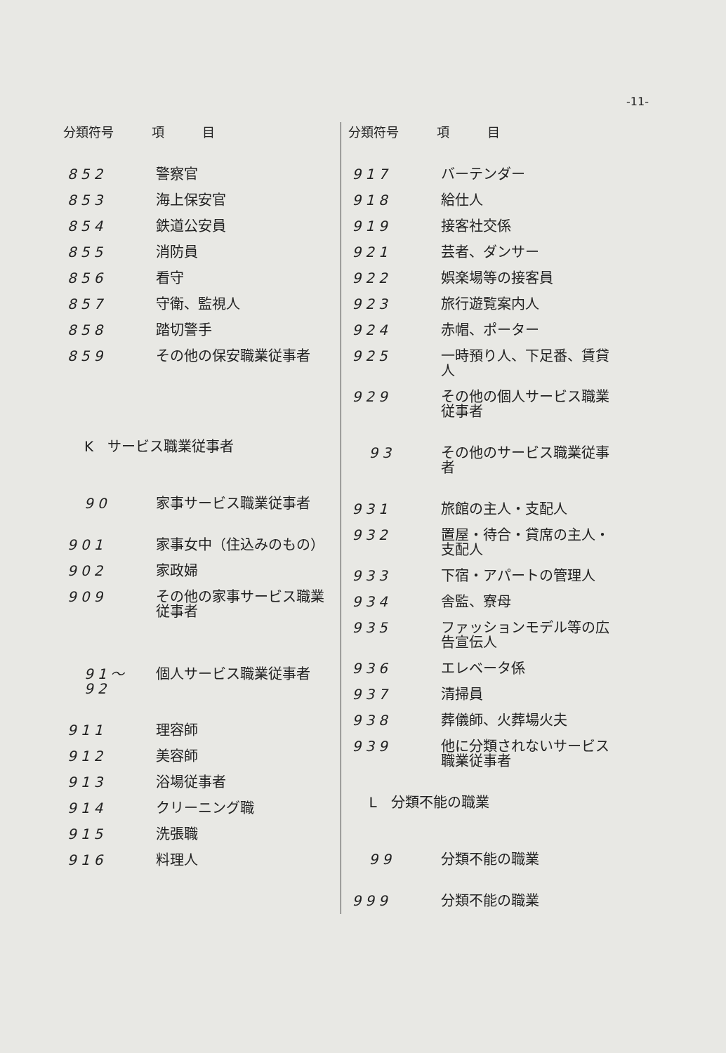-11-
| 分類符号 | 項 目 |
| --- | --- |
| 852 | 警察官 |
| 853 | 海上保安官 |
| 854 | 鉄道公安員 |
| 855 | 消防員 |
| 856 | 看守 |
| 857 | 守衛、監視人 |
| 858 | 踏切警手 |
| 859 | その他の保安職業従事者 |
| K サービス職業従事者 | |
| 90 | 家事サービス職業従事者 |
| 901 | 家事女中（住込みのもの） |
| 902 | 家政婦 |
| 909 | その他の家事サービス職業従事者 |
| 91～92 | 個人サービス職業従事者 |
| 911 | 理容師 |
| 912 | 美容師 |
| 913 | 浴場従事者 |
| 914 | クリーニング職 |
| 915 | 洗張職 |
| 916 | 料理人 |
| 分類符号 | 項 目 |
| --- | --- |
| 917 | バーテンダー |
| 918 | 給仕人 |
| 919 | 接客社交係 |
| 921 | 芸者、ダンサー |
| 922 | 娯楽場等の接客員 |
| 923 | 旅行遊覧案内人 |
| 924 | 赤帽、ポーター |
| 925 | 一時預り人、下足番、賃貸人 |
| 929 | その他の個人サービス職業従事者 |
| 93 | その他のサービス職業従事者 |
| 931 | 旅館の主人・支配人 |
| 932 | 置屋・待合・貸席の主人・支配人 |
| 933 | 下宿・アパートの管理人 |
| 934 | 舎監、寮母 |
| 935 | ファッションモデル等の広告宣伝人 |
| 936 | エレベータ係 |
| 937 | 清掃員 |
| 938 | 葬儀師、火葬場火夫 |
| 939 | 他に分類されないサービス職業従事者 |
| L 分類不能の職業 | |
| 99 | 分類不能の職業 |
| 999 | 分類不能の職業 |